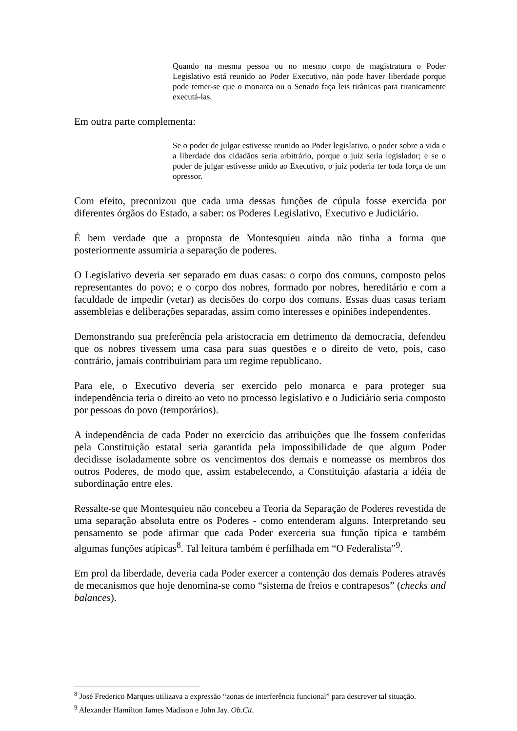Quando na mesma pessoa ou no mesmo corpo de magistratura o Poder Legislativo está reunido ao Poder Executivo, não pode haver liberdade porque pode temer-se que o monarca ou o Senado faça leis tirânicas para tiranicamente executá-las.
Em outra parte complementa:
Se o poder de julgar estivesse reunido ao Poder legislativo, o poder sobre a vida e a liberdade dos cidadãos seria arbitrário, porque o juiz seria legislador; e se o poder de julgar estivesse unido ao Executivo, o juiz poderia ter toda força de um opressor.
Com efeito, preconizou que cada uma dessas funções de cúpula fosse exercida por diferentes órgãos do Estado, a saber: os Poderes Legislativo, Executivo e Judiciário.
É bem verdade que a proposta de Montesquieu ainda não tinha a forma que posteriormente assumiria a separação de poderes.
O Legislativo deveria ser separado em duas casas: o corpo dos comuns, composto pelos representantes do povo; e o corpo dos nobres, formado por nobres, hereditário e com a faculdade de impedir (vetar) as decisões do corpo dos comuns. Essas duas casas teriam assembleias e deliberações separadas, assim como interesses e opiniões independentes.
Demonstrando sua preferência pela aristocracia em detrimento da democracia, defendeu que os nobres tivessem uma casa para suas questões e o direito de veto, pois, caso contrário, jamais contribuiriam para um regime republicano.
Para ele, o Executivo deveria ser exercido pelo monarca e para proteger sua independência teria o direito ao veto no processo legislativo e o Judiciário seria composto por pessoas do povo (temporários).
A independência de cada Poder no exercício das atribuições que lhe fossem conferidas pela Constituição estatal seria garantida pela impossibilidade de que algum Poder decidisse isoladamente sobre os vencimentos dos demais e nomeasse os membros dos outros Poderes, de modo que, assim estabelecendo, a Constituição afastaria a idéia de subordinação entre eles.
Ressalte-se que Montesquieu não concebeu a Teoria da Separação de Poderes revestida de uma separação absoluta entre os Poderes - como entenderam alguns. Interpretando seu pensamento se pode afirmar que cada Poder exerceria sua função típica e também algumas funções atípicas<sup>8</sup>. Tal leitura também é perfilhada em “O Federalista”<sup>9</sup>.
Em prol da liberdade, deveria cada Poder exercer a contenção dos demais Poderes através de mecanismos que hoje denomina-se como “sistema de freios e contrapesos” (checks and balances).
<sup>8</sup> José Frederico Marques utilizava a expressão “zonas de interferência funcional” para descrever tal situação.
<sup>9</sup> Alexander Hamilton James Madison e John Jay. Ob.Cit.